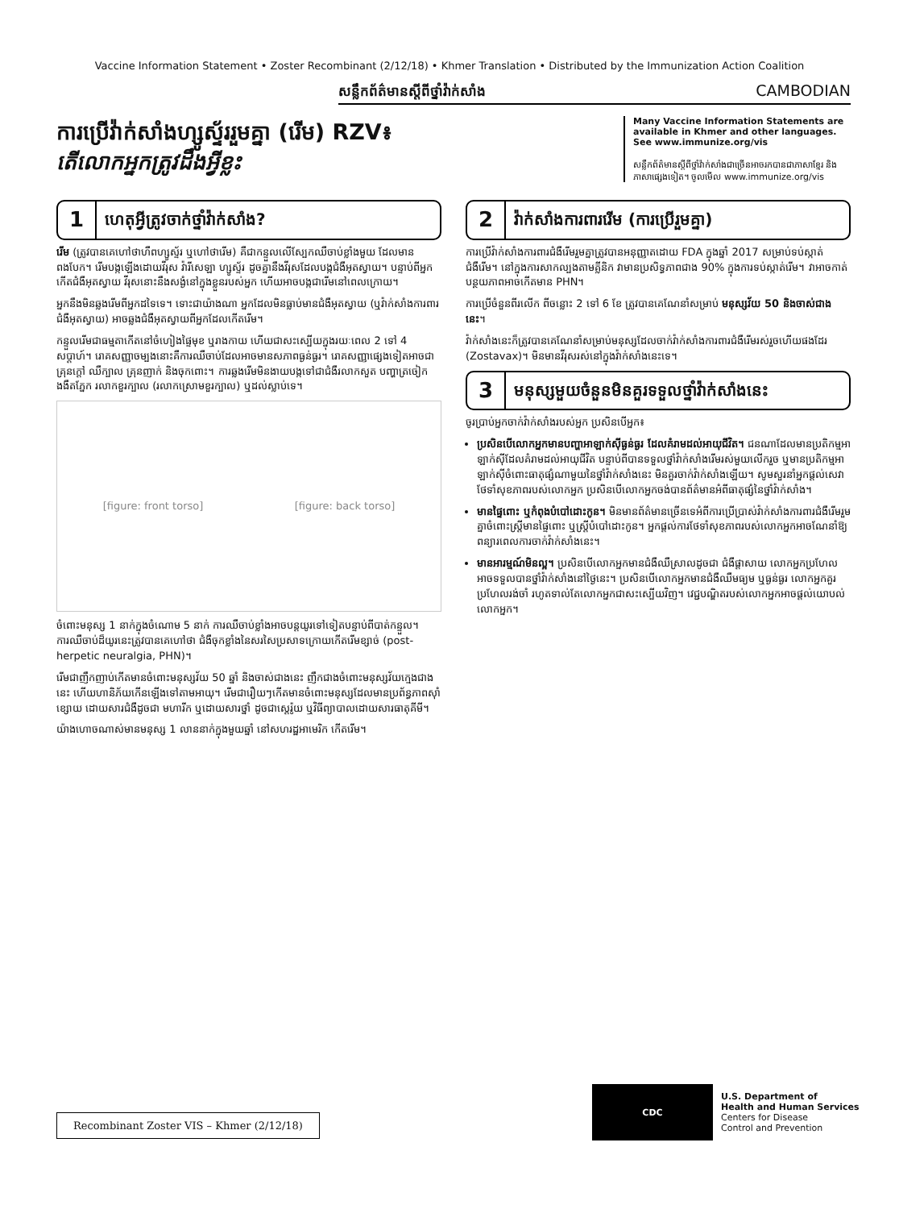Vaccine Information Statement • Zoster Recombinant (2/12/18) • Khmer Translation • Distributed by the Immunization Action Coalition
សន្លឹកព័ត៌មានស្តីពីថ្នាំវ៉ាក់សាំង CAMBODIAN
ការប្រើវ៉ាក់សាំងហ្សូស្ទ័ររួមគ្នា (រើម) RZV៖
តើលោកអ្នកត្រូវដឹងអ្វីខ្លះ
Many Vaccine Information Statements are available in Khmer and other languages. See www.immunize.org/vis
សន្លឹកព័ត៌មានស្តីពីថ្នាំវ៉ាក់សាំងជាច្រើនអាចរកបានជាភាសាខ្មែរ និងភាសាផ្សេងទៀត។ ចូលមើល www.immunize.org/vis
1 ហេតុអ្វីត្រូវចាក់ថ្នាំវ៉ាក់សាំង?
រើម (ត្រូវបានគេហៅថាហឺពហ្សូស្ទ័រ ឬហៅថារើម) គឺជាកន្ទួលលើស្បែកឈឺចាប់ខ្លាំងមួយ ដែលមានពងបែក។ រើមបង្កឡើងដោយវីរុស វ៉ារីសេឡា ហ្សូស្ទ័រ ដូចគ្នានឹងវីរុសដែលបង្កជំងឺអុតស្វាយ។ បន្ទាប់ពីអ្នកកើតជំងឺអុតស្វាយ វីរុសនោះនឹងសង្ងំនៅក្នុងខ្លួនរបស់អ្នក ហើយអាចបង្កជារើមនៅពេលក្រោយ។
អ្នកនឹងមិនឆ្លងរើមពីអ្នកដទៃទេ។ ទោះជាយ៉ាងណា អ្នកដែលមិនធ្លាប់មានជំងឺអុតស្វាយ (ឬវ៉ាក់សាំងការពារជំងឺអុតស្វាយ) អាចឆ្លងជំងឺអុតស្វាយពីអ្នកដែលកើតរើម។
កន្ទួលរើមជាធម្មតាកើតនៅចំហៀងផ្ទៃមុខ ឬរាងកាយ ហើយជាសះស្បើយក្នុងរយៈពេល 2 ទៅ 4 សប្តាហ៍។ រោគសញ្ញាចម្បងនោះគឺការឈឺចាប់ដែលអាចមានសភាពធ្ងន់ធ្ងរ។ រោគសញ្ញាផ្សេងទៀតអាចជាគ្រុនក្តៅ ឈឺក្បាល គ្រុនញាក់ និងចុកពោះ។ ការឆ្លងរើមមិនងាយបង្កទៅជាជំងឺរលាកសួត បញ្ហាត្រចៀក ងងឹតភ្នែក រលាកខួរក្បាល (រលាកស្រោមខួរក្បាល) ឬដល់ស្លាប់ទេ។
[figure: front torso] [figure: back torso]
ចំពោះមនុស្ស 1 នាក់ក្នុងចំណោម 5 នាក់ ការឈឺចាប់ខ្លាំងអាចបន្តយូរទៅទៀតបន្ទាប់ពីបាត់កន្ទួល។ ការឈឺចាប់ដ៏យូរនេះត្រូវបានគេហៅថា ជំងឺចុកខ្លាំងនៃសរសៃប្រសាទក្រោយកើតរើមខ្សាច់ (post-herpetic neuralgia, PHN)។
រើមជាញឹកញាប់កើតមានចំពោះមនុស្សវ័យ 50 ឆ្នាំ និងចាស់ជាងនេះ ញឹកជាងចំពោះមនុស្សវ័យក្មេងជាងនេះ ហើយហានិភ័យកើនឡើងទៅតាមអាយុ។ រើមជារឿយៗកើតមានចំពោះមនុស្សដែលមានប្រព័ន្ធភាពស៊ាំខ្សោយ ដោយសារជំងឺដូចជា មហារីក ឬដោយសារថ្នាំ ដូចជាស្តេរ៉ូយ ឬវិធីព្យាបាលដោយសារធាតុគីមី។
យ៉ាងហោចណាស់មានមនុស្ស 1 លាននាក់ក្នុងមួយឆ្នាំ នៅសហរដ្ឋអាមេរិក កើតរើម។
2 វ៉ាក់សាំងការពាររើម (ការប្រើរួមគ្នា)
ការប្រើវ៉ាក់សាំងការពារជំងឺរើមរួមគ្នាត្រូវបានអនុញ្ញាតដោយ FDA ក្នុងឆ្នាំ 2017 សម្រាប់ទប់ស្កាត់ជំងឺរើម។ នៅក្នុងការសាកល្បងតាមគ្លីនិក វាមានប្រសិទ្ធភាពជាង 90% ក្នុងការទប់ស្កាត់រើម។ វាអាចកាត់បន្ថយភាពអាចកើតមាន PHN។
ការប្រើចំនួនពីរលើក ពីចន្លោះ 2 ទៅ 6 ខែ ត្រូវបានគេណែនាំសម្រាប់ មនុស្សវ័យ 50 និងចាស់ជាងនេះ។
វ៉ាក់សាំងនេះក៏ត្រូវបានគេណែនាំសម្រាប់មនុស្សដែលចាក់វ៉ាក់សាំងការពារជំងឺរើមរស់រួចហើយផងដែរ (Zostavax)។ មិនមានវីរុសរស់នៅក្នុងវ៉ាក់សាំងនេះទេ។
3 មនុស្សមួយចំនួនមិនគួរទទួលថ្នាំវ៉ាក់សាំងនេះ
ចូរប្រាប់អ្នកចាក់វ៉ាក់សាំងរបស់អ្នក ប្រសិនបើអ្នក៖
ប្រសិនបើលោកអ្នកមានបញ្ហាអាឡាក់ស៊ីធ្ងន់ធ្ងរ ដែលគំរាមដល់អាយុជីវិត។ ជនណាដែលមានប្រតិកម្មអាឡាក់ស៊ីដែលគំរាមដល់អាយុជីវិត បន្ទាប់ពីបានទទួលថ្នាំវ៉ាក់សាំងរើមរស់មួយលើករួច ឬមានប្រតិកម្មអាឡាក់ស៊ីចំពោះធាតុផ្សំណាមួយនៃថ្នាំវ៉ាក់សាំងនេះ មិនគួរចាក់វ៉ាក់សាំងឡើយ។ សូមសួរនាំអ្នកផ្តល់សេវាថែទាំសុខភាពរបស់លោកអ្នក ប្រសិនបើលោកអ្នកចង់បានព័ត៌មានអំពីធាតុផ្សំនៃថ្នាំវ៉ាក់សាំង។
មានផ្ទៃពោះ ឬកំពុងបំបៅដោះកូន។ មិនមានព័ត៌មានច្រើនទេអំពីការប្រើប្រាស់វ៉ាក់សាំងការពារជំងឺរើមរួមគ្នាចំពោះស្ត្រីមានផ្ទៃពោះ ឬស្ត្រីបំបៅដោះកូន។ អ្នកផ្តល់ការថែទាំសុខភាពរបស់លោកអ្នកអាចណែនាំឱ្យពន្យារពេលការចាក់វ៉ាក់សាំងនេះ។
មានអារម្មណ៍មិនល្អ។ ប្រសិនបើលោកអ្នកមានជំងឺឈឺស្រាលដូចជា ជំងឺផ្តាសាយ លោកអ្នកប្រហែលអាចទទួលបានថ្នាំវ៉ាក់សាំងនៅថ្ងៃនេះ។ ប្រសិនបើលោកអ្នកមានជំងឺឈឺមធ្យម ឬធ្ងន់ធ្ងរ លោកអ្នកគួរប្រហែលរង់ចាំ រហូតទាល់តែលោកអ្នកជាសះស្បើយវិញ។ វេជ្ជបណ្ឌិតរបស់លោកអ្នកអាចផ្តល់យោបល់លោកអ្នក។
Recombinant Zoster VIS – Khmer (2/12/18)
CDC
U.S. Department of
Health and Human Services
Centers for Disease
Control and Prevention